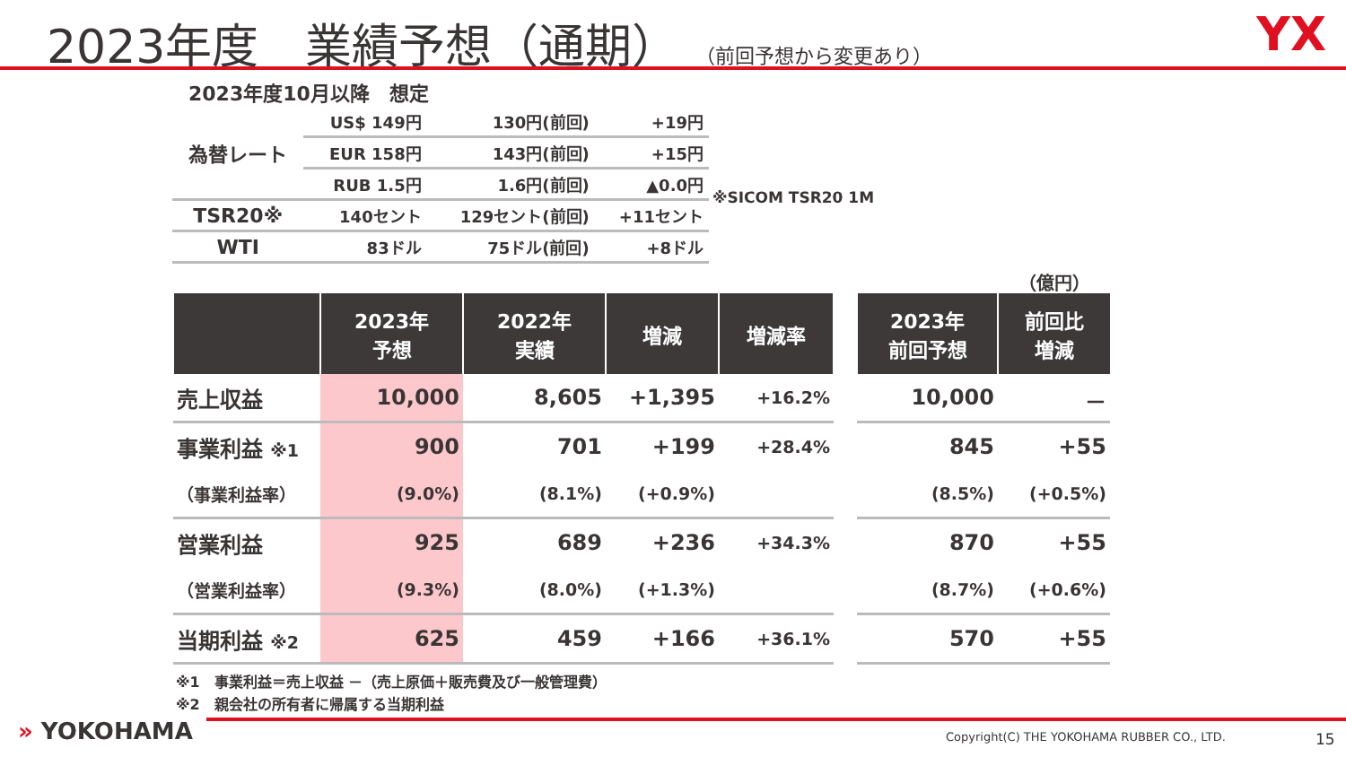2023年度　業績予想（通期） （前回予想から変更あり）
YX
2023年度10月以降　想定
| 為替レート | US$ 149円 | 130円(前回) | +19円 |
| | EUR 158円 | 143円(前回) | +15円 |
| | RUB 1.5円 | 1.6円(前回) | ▲0.0円 |
| TSR20※ | 140セント | 129セント(前回) | +11セント |
| WTI | 83ドル | 75ドル(前回) | +8ドル |
※SICOM TSR20 1M
（億円）
| | 2023年 予想 | 2022年 実績 | 増減 | 増減率 | | 2023年 前回予想 | 前回比 増減 |
| --- | --- | --- | --- | --- | --- | --- | --- |
| 売上収益 | 10,000 | 8,605 | +1,395 | +16.2% | | 10,000 | － |
| 事業利益 ※1 | 900 | 701 | +199 | +28.4% | | 845 | +55 |
| （事業利益率） | (9.0%) | (8.1%) | (+0.9%) | | | (8.5%) | (+0.5%) |
| 営業利益 | 925 | 689 | +236 | +34.3% | | 870 | +55 |
| （営業利益率） | (9.3%) | (8.0%) | (+1.3%) | | | (8.7%) | (+0.6%) |
| 当期利益 ※2 | 625 | 459 | +166 | +36.1% | | 570 | +55 |
※1　事業利益＝売上収益 －（売上原価＋販売費及び一般管理費）
※2　親会社の所有者に帰属する当期利益
» YOKOHAMA
Copyright(C) THE YOKOHAMA RUBBER CO., LTD.
15